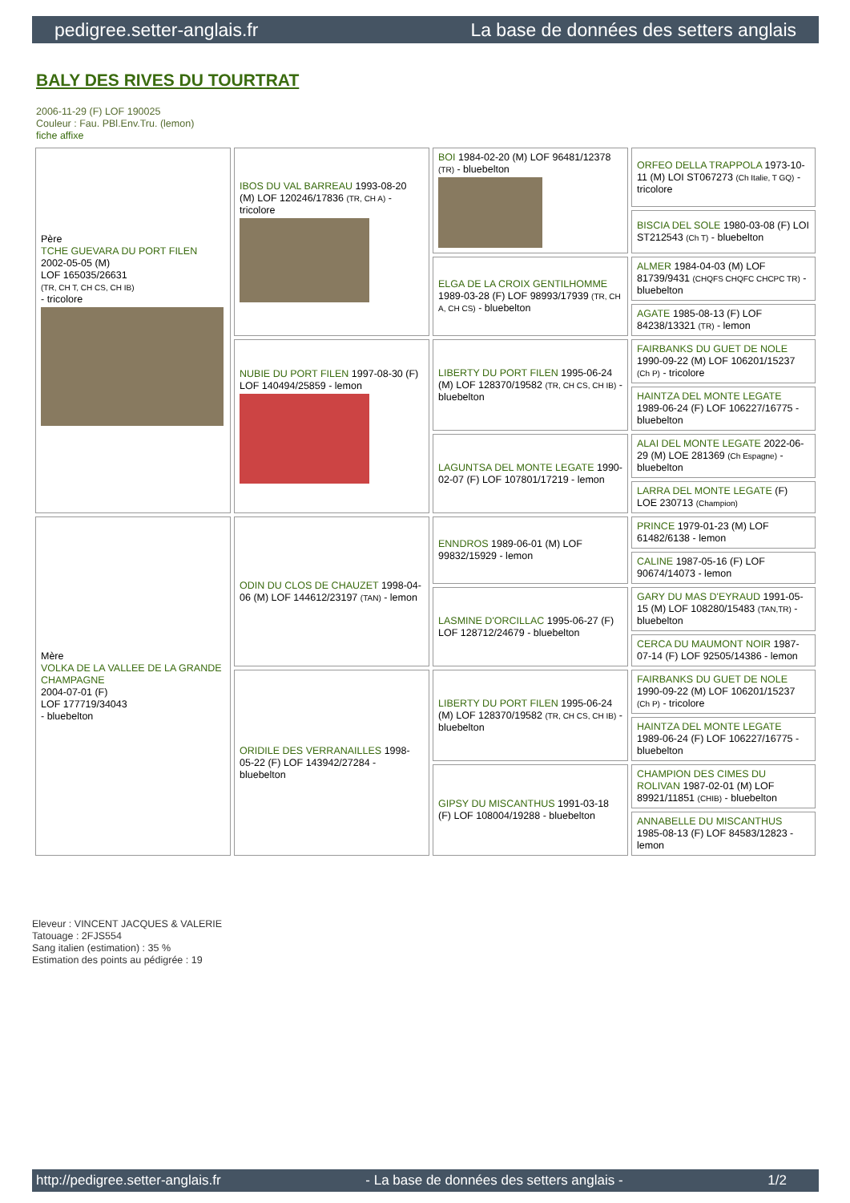pedigree.setter-anglais.fr La base de données des setters anglais
BALY DES RIVES DU TOURTRAT
2006-11-29 (F) LOF 190025
Couleur : Fau. PBl.Env.Tru. (lemon)
fiche affixe
| Père TCHE GUEVARA DU PORT FILEN 2002-05-05 (M) LOF 165035/26631 (TR, CH T, CH CS, CH IB) - tricolore | IBOS DU VAL BARREAU 1993-08-20 (M) LOF 120246/17836 (TR, CH A) - tricolore | BOI 1984-02-20 (M) LOF 96481/12378 (TR) - bluebelton | ORFEO DELLA TRAPPOLA 1973-10-11 (M) LOI ST067273 (Ch Italie, T GQ) - tricolore |
| | | | BISCIA DEL SOLE 1980-03-08 (F) LOI ST212543 (Ch T) - bluebelton |
| | | ELGA DE LA CROIX GENTILHOMME 1989-03-28 (F) LOF 98993/17939 (TR, CH A, CH CS) - bluebelton | ALMER 1984-04-03 (M) LOF 81739/9431 (CHQFS CHQFC CHCPC TR) - bluebelton |
| | | | AGATE 1985-08-13 (F) LOF 84238/13321 (TR) - lemon |
| | NUBIE DU PORT FILEN 1997-08-30 (F) LOF 140494/25859 - lemon | LIBERTY DU PORT FILEN 1995-06-24 (M) LOF 128370/19582 (TR, CH CS, CH IB) - bluebelton | FAIRBANKS DU GUET DE NOLE 1990-09-22 (M) LOF 106201/15237 (Ch P) - tricolore |
| | | | HAINTZA DEL MONTE LEGATE 1989-06-24 (F) LOF 106227/16775 - bluebelton |
| | | LAGUNTSA DEL MONTE LEGATE 1990-02-07 (F) LOF 107801/17219 - lemon | ALAI DEL MONTE LEGATE 2022-06-29 (M) LOE 281369 (Ch Espagne) - bluebelton |
| | | | LARRA DEL MONTE LEGATE (F) LOE 230713 (Champion) |
| Mère VOLKA DE LA VALLEE DE LA GRANDE CHAMPAGNE 2004-07-01 (F) LOF 177719/34043 - bluebelton | ODIN DU CLOS DE CHAUZET 1998-04-06 (M) LOF 144612/23197 (TAN) - lemon | ENNDROS 1989-06-01 (M) LOF 99832/15929 - lemon | PRINCE 1979-01-23 (M) LOF 61482/6138 - lemon |
| | | | CALINE 1987-05-16 (F) LOF 90674/14073 - lemon |
| | | LASMINE D'ORCILLAC 1995-06-27 (F) LOF 128712/24679 - bluebelton | GARY DU MAS D'EYRAUD 1991-05-15 (M) LOF 108280/15483 (TAN,TR) - bluebelton |
| | | | CERCA DU MAUMONT NOIR 1987-07-14 (F) LOF 92505/14386 - lemon |
| | ORIDILE DES VERRANAILLES 1998-05-22 (F) LOF 143942/27284 - bluebelton | LIBERTY DU PORT FILEN 1995-06-24 (M) LOF 128370/19582 (TR, CH CS, CH IB) - bluebelton | FAIRBANKS DU GUET DE NOLE 1990-09-22 (M) LOF 106201/15237 (Ch P) - tricolore |
| | | | HAINTZA DEL MONTE LEGATE 1989-06-24 (F) LOF 106227/16775 - bluebelton |
| | | GIPSY DU MISCANTHUS 1991-03-18 (F) LOF 108004/19288 - bluebelton | CHAMPION DES CIMES DU ROLIVAN 1987-02-01 (M) LOF 89921/11851 (CHIB) - bluebelton |
| | | | ANNABELLE DU MISCANTHUS 1985-08-13 (F) LOF 84583/12823 - lemon |
Eleveur : VINCENT JACQUES & VALERIE
Tatouage : 2FJS554
Sang italien (estimation) : 35 %
Estimation des points au pédigrée : 19
http://pedigree.setter-anglais.fr - La base de données des setters anglais - 1/2